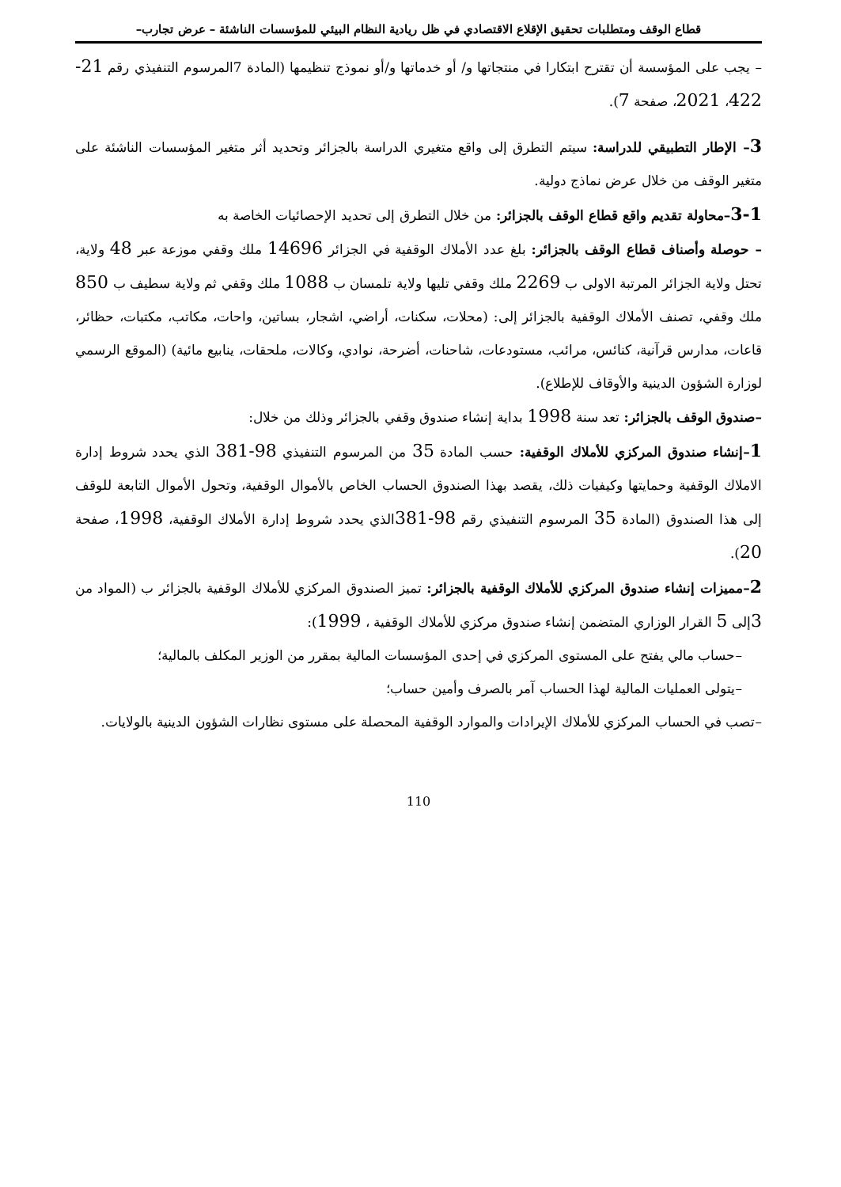قطاع الوقف ومتطلبات تحقيق الإقلاع الاقتصادي في ظل ريادية النظام البيئي للمؤسسات الناشئة – عرض تجارب–
– يجب على المؤسسة أن تقترح ابتكارا في منتجاتها و/ أو خدماتها و/أو نموذج تنظيمها (المادة 7المرسوم التنفيذي رقم 21-422، 2021، صفحة 7).
3– الإطار التطبيقي للدراسة: سيتم التطرق إلى واقع متغيري الدراسة بالجزائر وتحديد أثر متغير المؤسسات الناشئة على متغير الوقف من خلال عرض نماذج دولية.
3-1–محاولة تقديم واقع قطاع الوقف بالجزائر: من خلال التطرق إلى تحديد الإحصائيات الخاصة به
– حوصلة وأصناف قطاع الوقف بالجزائر: بلغ عدد الأملاك الوقفية في الجزائر 14696 ملك وقفي موزعة عبر 48 ولاية، تحتل ولاية الجزائر المرتبة الاولى ب 2269 ملك وقفي تليها ولاية تلمسان ب 1088 ملك وقفي ثم ولاية سطيف ب 850 ملك وقفي، تصنف الأملاك الوقفية بالجزائر إلى: (محلات، سكنات، أراضي، اشجار، بساتين، واحات، مكاتب، مكتبات، حظائر، قاعات، مدارس قرآنية، كنائس، مرائب، مستودعات، شاحنات، أضرحة، نوادي، وكالات، ملحقات، ينابيع مائية) (الموقع الرسمي لوزارة الشؤون الدينية والأوقاف للإطلاع).
–صندوق الوقف بالجزائر: تعد سنة 1998 بداية إنشاء صندوق وقفي بالجزائر وذلك من خلال:
1–إنشاء صندوق المركزي للأملاك الوقفية: حسب المادة 35 من المرسوم التنفيذي 98-381 الذي يحدد شروط إدارة الاملاك الوقفية وحمايتها وكيفيات ذلك، يقصد بهذا الصندوق الحساب الخاص بالأموال الوقفية، وتحول الأموال التابعة للوقف إلى هذا الصندوق (المادة 35 المرسوم التنفيذي رقم 98-381الذي يحدد شروط إدارة الأملاك الوقفية، 1998، صفحة 20).
2–مميزات إنشاء صندوق المركزي للأملاك الوقفية بالجزائر: تميز الصندوق المركزي للأملاك الوقفية بالجزائر ب (المواد من 3إلى 5 القرار الوزاري المتضمن إنشاء صندوق مركزي للأملاك الوقفية ، 1999):
–حساب مالي يفتح على المستوى المركزي في إحدى المؤسسات المالية بمقرر من الوزير المكلف بالمالية؛
–يتولى العمليات المالية لهذا الحساب آمر بالصرف وأمين حساب؛
–تصب في الحساب المركزي للأملاك الإيرادات والموارد الوقفية المحصلة على مستوى نظارات الشؤون الدينية بالولايات.
110